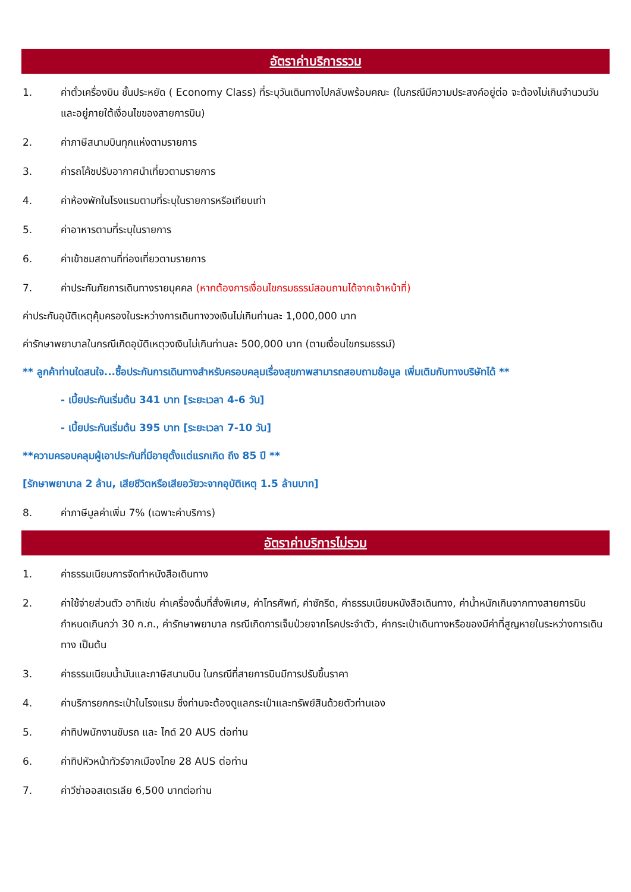อัตราค่าบริการรวม
1. ค่าตั๋วเครื่องบิน ชั้นประหยัด ( Economy Class) ที่ระบุวันเดินทางไปกลับพร้อมคณะ (ในกรณีมีความประสงค์อยู่ต่อ จะต้องไม่เกินจำนวนวัน และอยู่ภายใต้เงื่อนไขของสายการบิน)
2. ค่าภาษีสนามบินทุกแห่งตามรายการ
3. ค่ารถโค้ชปรับอากาศนำเที่ยวตามรายการ
4. ค่าห้องพักในโรงแรมตามที่ระบุในรายการหรือเทียบเท่า
5. ค่าอาหารตามที่ระบุในรายการ
6. ค่าเข้าชมสถานที่ท่องเที่ยวตามรายการ
7. ค่าประกันภัยการเดินทางรายบุคคล (หากต้องการเงื่อนไขกรมธรรม์สอบถามได้จากเจ้าหน้าที่)
ค่าประกันอุบัติเหตุคุ้มครองในระหว่างการเดินทางวงเงินไม่เกินท่านละ 1,000,000 บาท
ค่ารักษาพยาบาลในกรณีเกิดอุบัติเหตุวงเงินไม่เกินท่านละ 500,000 บาท (ตามเงื่อนไขกรมธรรม์)
** ลูกค้าท่านใดสนใจ...ซื้อประกันการเดินทางสำหรับครอบคลุมเรื่องสุขภาพสามารถสอบถามข้อมูล เพิ่มเติมกับทางบริษัทได้ **
- เบี้ยประกันเริ่มต้น 341 บาท [ระยะเวลา 4-6 วัน]
- เบี้ยประกันเริ่มต้น 395 บาท [ระยะเวลา 7-10 วัน]
**ความครอบคลุมผู้เอาประกันที่มีอายุตั้งแต่แรกเกิด ถึง 85 ปี **
[รักษาพยาบาล 2 ล้าน, เสียชีวิตหรือเสียอวัยวะจากอุบัติเหตุ 1.5 ล้านบาท]
8. ค่าภาษีมูลค่าเพิ่ม 7% (เฉพาะค่าบริการ)
อัตราค่าบริการไม่รวม
1. ค่าธรรมเนียมการจัดทำหนังสือเดินทาง
2. ค่าใช้จ่ายส่วนตัว อาทิเช่น ค่าเครื่องดื่มที่สั่งพิเศษ, ค่าโทรศัพท์, ค่าซักรีด, ค่าธรรมเนียมหนังสือเดินทาง, ค่าน้ำหนักเกินจากทางสายการบินกำหนดเกินกว่า 30 ก.ก., ค่ารักษาพยาบาล กรณีเกิดการเจ็บป่วยจากโรคประจำตัว, ค่ากระเป๋าเดินทางหรือของมีค่าที่สูญหายในระหว่างการเดินทาง เป็นต้น
3. ค่าธรรมเนียมน้ำมันและภาษีสนามบิน ในกรณีที่สายการบินมีการปรับขึ้นราคา
4. ค่าบริการยกกระเป๋าในโรงแรม ซึ่งท่านจะต้องดูแลกระเป๋าและทรัพย์สินด้วยตัวท่านเอง
5. ค่าทิปพนักงานขับรถ และ ไกด์ 20 AUS ต่อท่าน
6. ค่าทิปหัวหน้าทัวร์จากเมืองไทย 28 AUS ต่อท่าน
7. ค่าวีซ่าออสเตรเลีย 6,500 บาทต่อท่าน